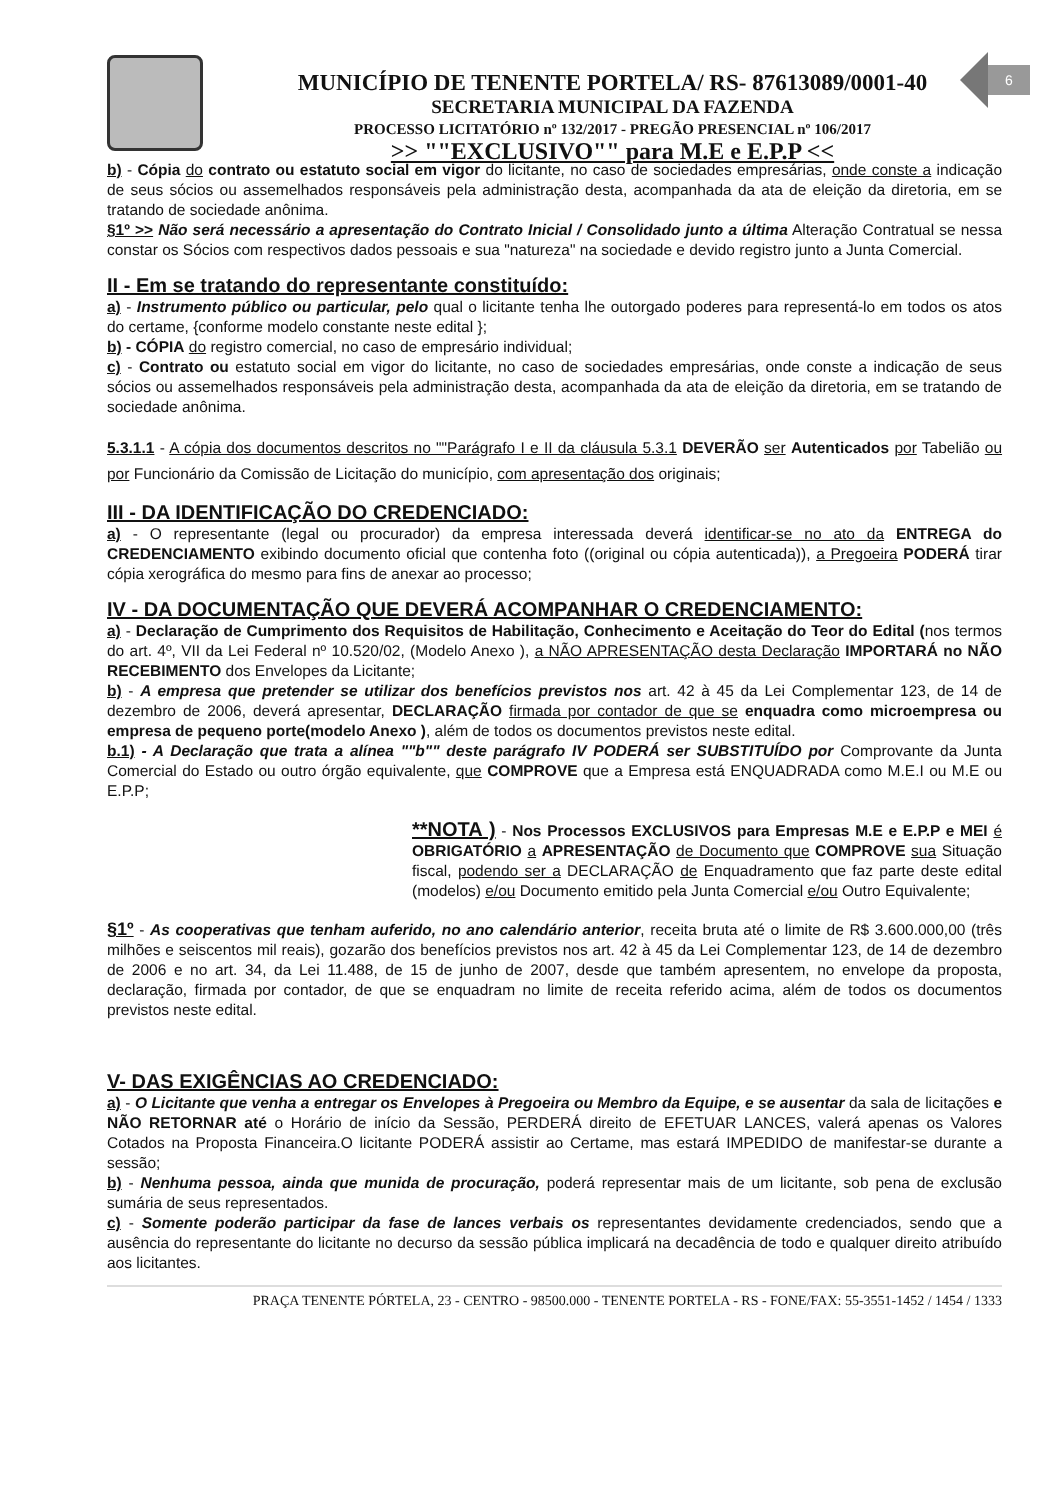MUNICÍPIO DE TENENTE PORTELA/ RS- 87613089/0001-40
SECRETARIA MUNICIPAL DA FAZENDA
PROCESSO LICITATÓRIO nº 132/2017 - PREGÃO PRESENCIAL nº 106/2017
>> ""EXCLUSIVO"" para M.E e E.P.P <<
6
b) - Cópia do contrato ou estatuto social em vigor do licitante, no caso de sociedades empresárias, onde conste a indicação de seus sócios ou assemelhados responsáveis pela administração desta, acompanhada da ata de eleição da diretoria, em se tratando de sociedade anônima.
§1º >> Não será necessário a apresentação do Contrato Inicial / Consolidado junto a última Alteração Contratual se nessa constar os Sócios com respectivos dados pessoais e sua "natureza" na sociedade e devido registro junto a Junta Comercial.
II - Em se tratando do representante constituído:
a) - Instrumento público ou particular, pelo qual o licitante tenha lhe outorgado poderes para representá-lo em todos os atos do certame, {conforme modelo constante neste edital };
b) - CÓPIA do registro comercial, no caso de empresário individual;
c) - Contrato ou estatuto social em vigor do licitante, no caso de sociedades empresárias, onde conste a indicação de seus sócios ou assemelhados responsáveis pela administração desta, acompanhada da ata de eleição da diretoria, em se tratando de sociedade anônima.
5.3.1.1 - A cópia dos documentos descritos no ""Parágrafo I e II da cláusula 5.3.1 DEVERÃO ser Autenticados por Tabelião ou por Funcionário da Comissão de Licitação do município, com apresentação dos originais;
III - DA IDENTIFICAÇÃO DO CREDENCIADO:
a) - O representante (legal ou procurador) da empresa interessada deverá identificar-se no ato da ENTREGA do CREDENCIAMENTO exibindo documento oficial que contenha foto ((original ou cópia autenticada)), a Pregoeira PODERÁ tirar cópia xerográfica do mesmo para fins de anexar ao processo;
IV - DA DOCUMENTAÇÃO QUE DEVERÁ ACOMPANHAR O CREDENCIAMENTO:
a) - Declaração de Cumprimento dos Requisitos de Habilitação, Conhecimento e Aceitação do Teor do Edital (nos termos do art. 4º, VII da Lei Federal nº 10.520/02, (Modelo Anexo ), a NÃO APRESENTAÇÃO desta Declaração IMPORTARÁ no NÃO RECEBIMENTO dos Envelopes da Licitante;
b) - A empresa que pretender se utilizar dos benefícios previstos nos art. 42 à 45 da Lei Complementar 123, de 14 de dezembro de 2006, deverá apresentar, DECLARAÇÃO firmada por contador de que se enquadra como microempresa ou empresa de pequeno porte(modelo Anexo ), além de todos os documentos previstos neste edital.
b.1) - A Declaração que trata a alínea ""b"" deste parágrafo IV PODERÁ ser SUBSTITUÍDO por Comprovante da Junta Comercial do Estado ou outro órgão equivalente, que COMPROVE que a Empresa está ENQUADRADA como M.E.I ou M.E ou E.P.P;
**NOTA ) - Nos Processos EXCLUSIVOS para Empresas M.E e E.P.P e MEI é OBRIGATÓRIO a APRESENTAÇÃO de Documento que COMPROVE sua Situação fiscal, podendo ser a DECLARAÇÃO de Enquadramento que faz parte deste edital (modelos) e/ou Documento emitido pela Junta Comercial e/ou Outro Equivalente;
§1º - As cooperativas que tenham auferido, no ano calendário anterior, receita bruta até o limite de R$ 3.600.000,00 (três milhões e seiscentos mil reais), gozarão dos benefícios previstos nos art. 42 à 45 da Lei Complementar 123, de 14 de dezembro de 2006 e no art. 34, da Lei 11.488, de 15 de junho de 2007, desde que também apresentem, no envelope da proposta, declaração, firmada por contador, de que se enquadram no limite de receita referido acima, além de todos os documentos previstos neste edital.
V- DAS EXIGÊNCIAS AO CREDENCIADO:
a) - O Licitante que venha a entregar os Envelopes à Pregoeira ou Membro da Equipe, e se ausentar da sala de licitações e NÃO RETORNAR até o Horário de início da Sessão, PERDERÁ direito de EFETUAR LANCES, valerá apenas os Valores Cotados na Proposta Financeira.O licitante PODERÁ assistir ao Certame, mas estará IMPEDIDO de manifestar-se durante a sessão;
b) - Nenhuma pessoa, ainda que munida de procuração, poderá representar mais de um licitante, sob pena de exclusão sumária de seus representados.
c) - Somente poderão participar da fase de lances verbais os representantes devidamente credenciados, sendo que a ausência do representante do licitante no decurso da sessão pública implicará na decadência de todo e qualquer direito atribuído aos licitantes.
PRAÇA TENENTE PÓRTELA, 23 - CENTRO - 98500.000 - TENENTE PORTELA - RS - FONE/FAX: 55-3551-1452 / 1454 / 1333